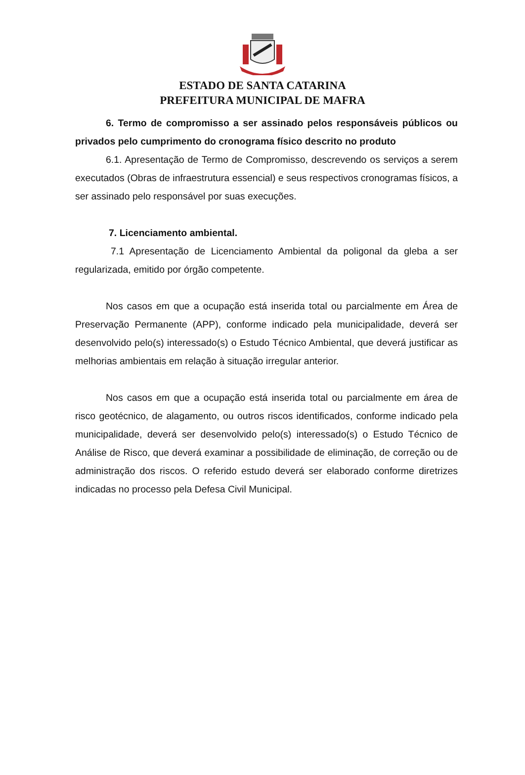ESTADO DE SANTA CATARINA
PREFEITURA MUNICIPAL DE MAFRA
6. Termo de compromisso a ser assinado pelos responsáveis públicos ou privados pelo cumprimento do cronograma físico descrito no produto
6.1. Apresentação de Termo de Compromisso, descrevendo os serviços a serem executados (Obras de infraestrutura essencial) e seus respectivos cronogramas físicos, a ser assinado pelo responsável por suas execuções.
7. Licenciamento ambiental.
7.1 Apresentação de Licenciamento Ambiental da poligonal da gleba a ser regularizada, emitido por órgão competente.
Nos casos em que a ocupação está inserida total ou parcialmente em Área de Preservação Permanente (APP), conforme indicado pela municipalidade, deverá ser desenvolvido pelo(s) interessado(s) o Estudo Técnico Ambiental, que deverá justificar as melhorias ambientais em relação à situação irregular anterior.
Nos casos em que a ocupação está inserida total ou parcialmente em área de risco geotécnico, de alagamento, ou outros riscos identificados, conforme indicado pela municipalidade, deverá ser desenvolvido pelo(s) interessado(s) o Estudo Técnico de Análise de Risco, que deverá examinar a possibilidade de eliminação, de correção ou de administração dos riscos. O referido estudo deverá ser elaborado conforme diretrizes indicadas no processo pela Defesa Civil Municipal.